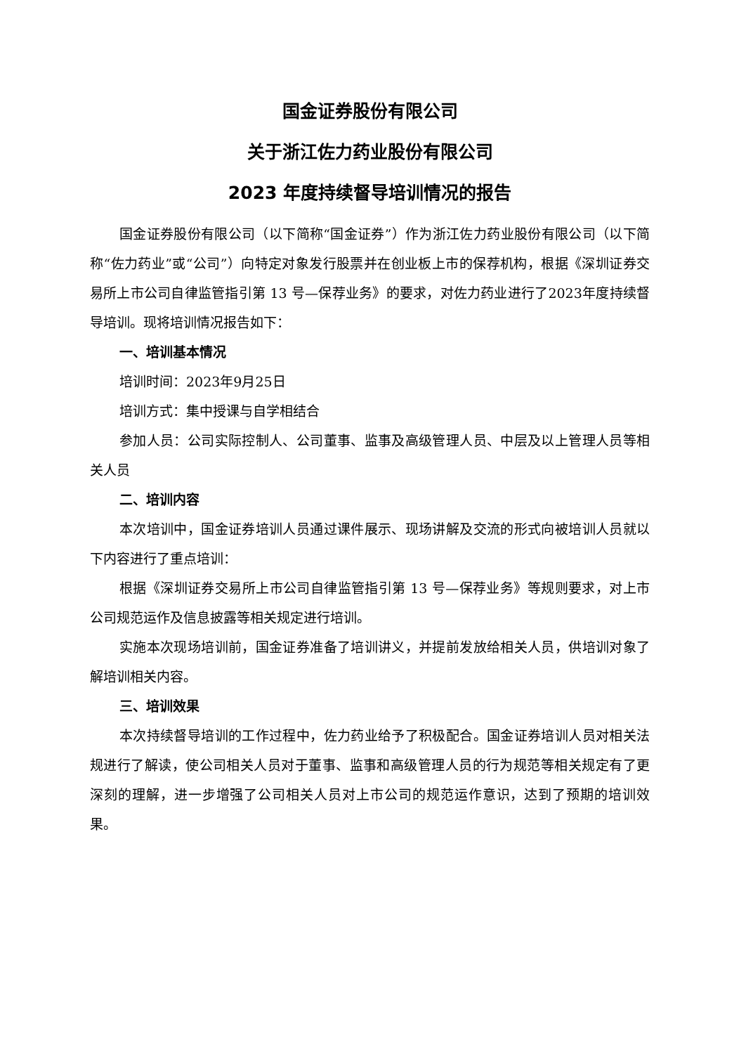国金证券股份有限公司
关于浙江佐力药业股份有限公司
2023 年度持续督导培训情况的报告
国金证券股份有限公司（以下简称“国金证券”）作为浙江佐力药业股份有限公司（以下简称“佐力药业”或“公司”）向特定对象发行股票并在创业板上市的保荐机构，根据《深圳证券交易所上市公司自律监管指引第 13 号—保荐业务》的要求，对佐力药业进行了2023年度持续督导培训。现将培训情况报告如下：
一、培训基本情况
培训时间：2023年9月25日
培训方式：集中授课与自学相结合
参加人员：公司实际控制人、公司董事、监事及高级管理人员、中层及以上管理人员等相关人员
二、培训内容
本次培训中，国金证券培训人员通过课件展示、现场讲解及交流的形式向被培训人员就以下内容进行了重点培训：
根据《深圳证券交易所上市公司自律监管指引第 13 号—保荐业务》等规则要求，对上市公司规范运作及信息披露等相关规定进行培训。
实施本次现场培训前，国金证券准备了培训讲义，并提前发放给相关人员，供培训对象了解培训相关内容。
三、培训效果
本次持续督导培训的工作过程中，佐力药业给予了积极配合。国金证券培训人员对相关法规进行了解读，使公司相关人员对于董事、监事和高级管理人员的行为规范等相关规定有了更深刻的理解，进一步增强了公司相关人员对上市公司的规范运作意识，达到了预期的培训效果。